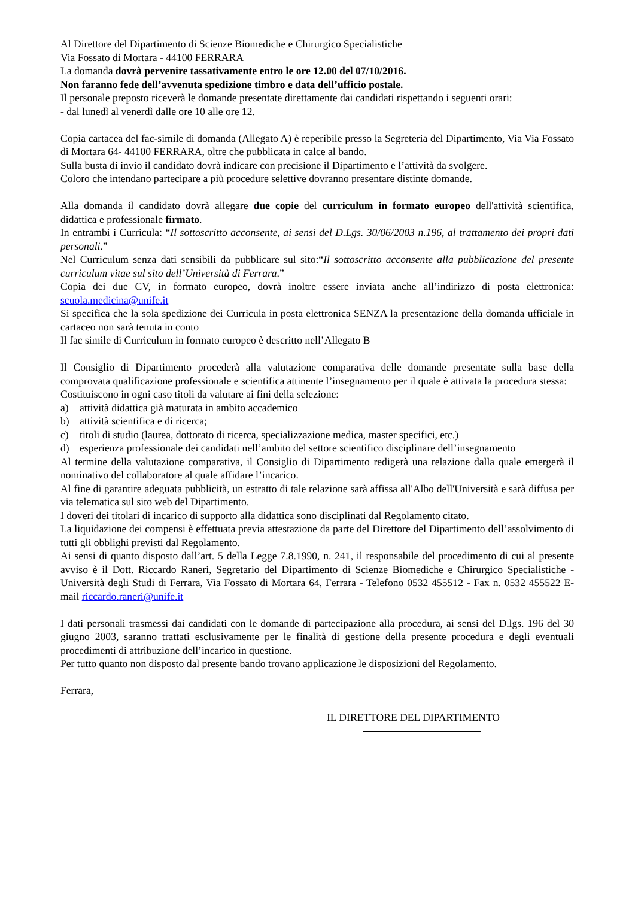Al Direttore del Dipartimento di Scienze Biomediche e Chirurgico Specialistiche
Via Fossato di Mortara - 44100 FERRARA
La domanda dovrà pervenire tassativamente entro le ore 12.00 del 07/10/2016.
Non faranno fede dell’avvenuta spedizione timbro e data dell’ufficio postale.
Il personale preposto riceverà le domande presentate direttamente dai candidati rispettando i seguenti orari:
- dal lunedì al venerdì dalle ore 10 alle ore 12.
Copia cartacea del fac-simile di domanda (Allegato A) è reperibile presso la Segreteria del Dipartimento, Via Via Fossato di Mortara 64- 44100 FERRARA, oltre che pubblicata in calce al bando.
Sulla busta di invio il candidato dovrà indicare con precisione il Dipartimento e l’attività da svolgere.
Coloro che intendano partecipare a più procedure selettive dovranno presentare distinte domande.
Alla domanda il candidato dovrà allegare due copie del curriculum in formato europeo dell'attività scientifica, didattica e professionale firmato.
In entrambi i Curricula: “Il sottoscritto acconsente, ai sensi del D.Lgs. 30/06/2003 n.196, al trattamento dei propri dati personali.”
Nel Curriculum senza dati sensibili da pubblicare sul sito:“Il sottoscritto acconsente alla pubblicazione del presente curriculum vitae sul sito dell’Università di Ferrara.”
Copia dei due CV, in formato europeo, dovrà inoltre essere inviata anche all’indirizzo di posta elettronica: scuola.medicina@unife.it
Si specifica che la sola spedizione dei Curricula in posta elettronica SENZA la presentazione della domanda ufficiale in cartaceo non sarà tenuta in conto
Il fac simile di Curriculum in formato europeo è descritto nell’Allegato B
Il Consiglio di Dipartimento procederà alla valutazione comparativa delle domande presentate sulla base della comprovata qualificazione professionale e scientifica attinente l’insegnamento per il quale è attivata la procedura stessa:
Costituiscono in ogni caso titoli da valutare ai fini della selezione:
a) attività didattica già maturata in ambito accademico
b) attività scientifica e di ricerca;
c) titoli di studio (laurea, dottorato di ricerca, specializzazione medica, master specifici, etc.)
d) esperienza professionale dei candidati nell’ambito del settore scientifico disciplinare dell’insegnamento
Al termine della valutazione comparativa, il Consiglio di Dipartimento redigerà una relazione dalla quale emergerà il nominativo del collaboratore al quale affidare l’incarico.
Al fine di garantire adeguata pubblicità, un estratto di tale relazione sarà affissa all'Albo dell'Università e sarà diffusa per via telematica sul sito web del Dipartimento.
I doveri dei titolari di incarico di supporto alla didattica sono disciplinati dal Regolamento citato.
La liquidazione dei compensi è effettuata previa attestazione da parte del Direttore del Dipartimento dell’assolvimento di tutti gli obblighi previsti dal Regolamento.
Ai sensi di quanto disposto dall’art. 5 della Legge 7.8.1990, n. 241, il responsabile del procedimento di cui al presente avviso è il Dott. Riccardo Raneri, Segretario del Dipartimento di Scienze Biomediche e Chirurgico Specialistiche - Università degli Studi di Ferrara, Via Fossato di Mortara 64, Ferrara - Telefono 0532 455512 - Fax n. 0532 455522 E-mail riccardo.raneri@unife.it
I dati personali trasmessi dai candidati con le domande di partecipazione alla procedura, ai sensi del D.lgs. 196 del 30 giugno 2003, saranno trattati esclusivamente per le finalità di gestione della presente procedura e degli eventuali procedimenti di attribuzione dell’incarico in questione.
Per tutto quanto non disposto dal presente bando trovano applicazione le disposizioni del Regolamento.
Ferrara,
IL DIRETTORE DEL DIPARTIMENTO